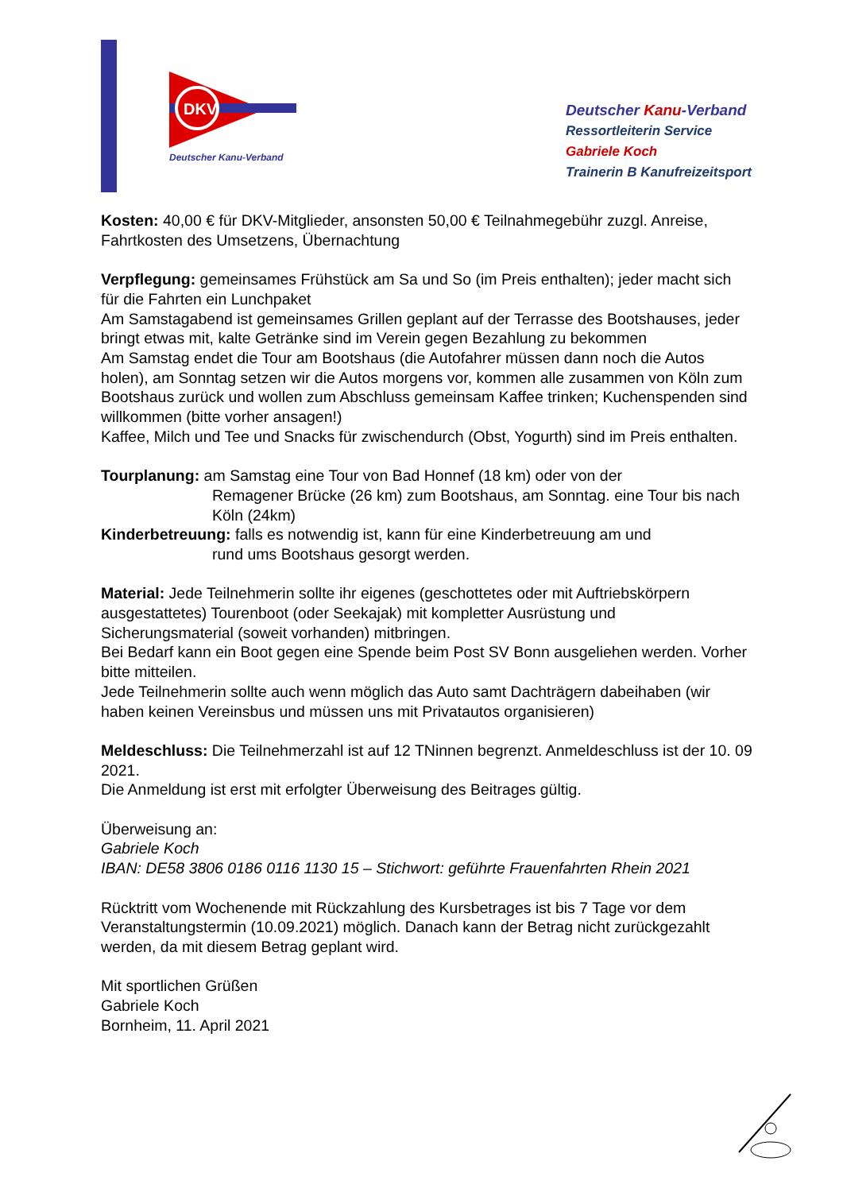DKV
Deutscher Kanu-Verband
Deutscher Kanu-Verband
Ressortleiterin Service
Gabriele Koch
Trainerin B Kanufreizeitsport
Kosten: 40,00 € für DKV-Mitglieder, ansonsten 50,00 € Teilnahmegebühr zuzgl. Anreise, Fahrtkosten des Umsetzens, Übernachtung
Verpflegung: gemeinsames Frühstück am Sa und So (im Preis enthalten); jeder macht sich für die Fahrten ein Lunchpaket
Am Samstagabend ist gemeinsames Grillen geplant auf der Terrasse des Bootshauses, jeder bringt etwas mit, kalte Getränke sind im Verein gegen Bezahlung zu bekommen
Am Samstag endet die Tour am Bootshaus (die Autofahrer müssen dann noch die Autos holen), am Sonntag setzen wir die Autos morgens vor, kommen alle zusammen von Köln zum Bootshaus zurück und wollen zum Abschluss gemeinsam Kaffee trinken; Kuchenspenden sind willkommen (bitte vorher ansagen!)
Kaffee, Milch und Tee und Snacks für zwischendurch (Obst, Yogurth) sind im Preis enthalten.
Tourplanung: am Samstag eine Tour von Bad Honnef (18 km) oder von der
Remagener Brücke (26 km) zum Bootshaus, am Sonntag. eine Tour bis nach Köln (24km)
Kinderbetreuung: falls es notwendig ist, kann für eine Kinderbetreuung am und
rund ums Bootshaus gesorgt werden.
Material: Jede Teilnehmerin sollte ihr eigenes (geschottetes oder mit Auftriebskörpern ausgestattetes) Tourenboot (oder Seekajak) mit kompletter Ausrüstung und Sicherungsmaterial (soweit vorhanden) mitbringen.
Bei Bedarf kann ein Boot gegen eine Spende beim Post SV Bonn ausgeliehen werden. Vorher bitte mitteilen.
Jede Teilnehmerin sollte auch wenn möglich das Auto samt Dachträgern dabeihaben (wir haben keinen Vereinsbus und müssen uns mit Privatautos organisieren)
Meldeschluss: Die Teilnehmerzahl ist auf 12 TNinnen begrenzt. Anmeldeschluss ist der 10. 09 2021.
Die Anmeldung ist erst mit erfolgter Überweisung des Beitrages gültig.
Überweisung an:
Gabriele Koch
IBAN: DE58 3806 0186 0116 1130 15 – Stichwort: geführte Frauenfahrten Rhein 2021
Rücktritt vom Wochenende mit Rückzahlung des Kursbetrages ist bis 7 Tage vor dem Veranstaltungstermin (10.09.2021) möglich. Danach kann der Betrag nicht zurückgezahlt werden, da mit diesem Betrag geplant wird.
Mit sportlichen Grüßen
Gabriele Koch
Bornheim, 11. April 2021